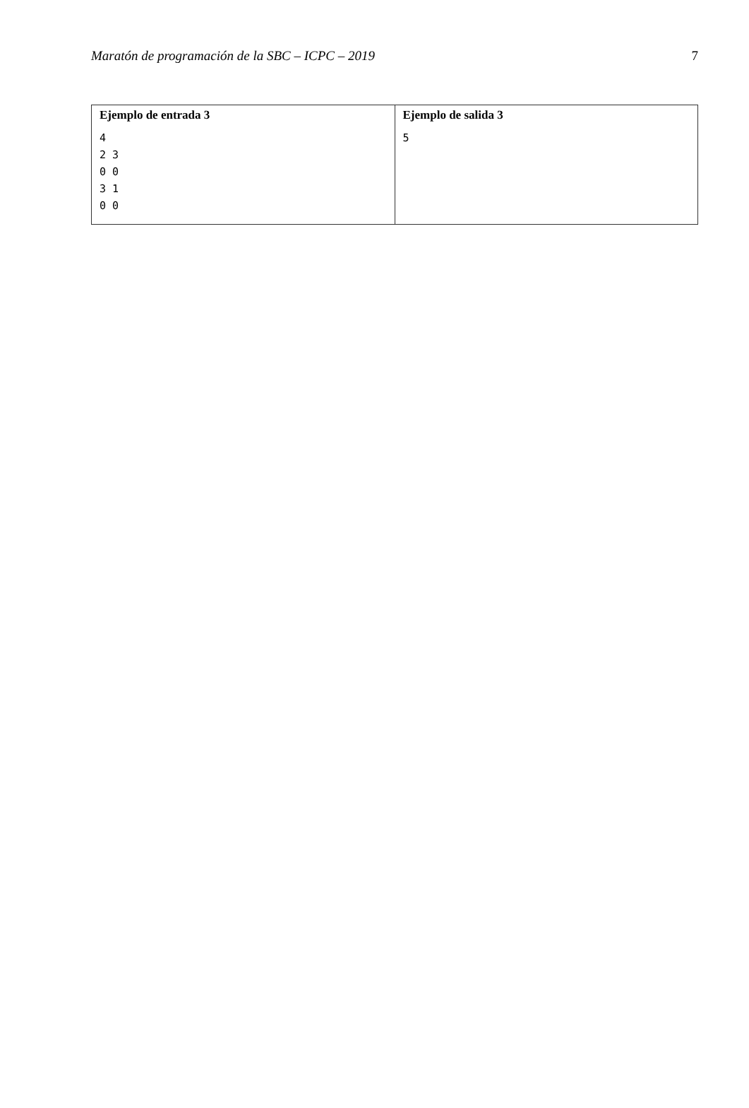Maratón de programación de la SBC – ICPC – 2019 7
| Ejemplo de entrada 3 4 2 3 0 0 3 1 0 0 | Ejemplo de salida 3 5 |